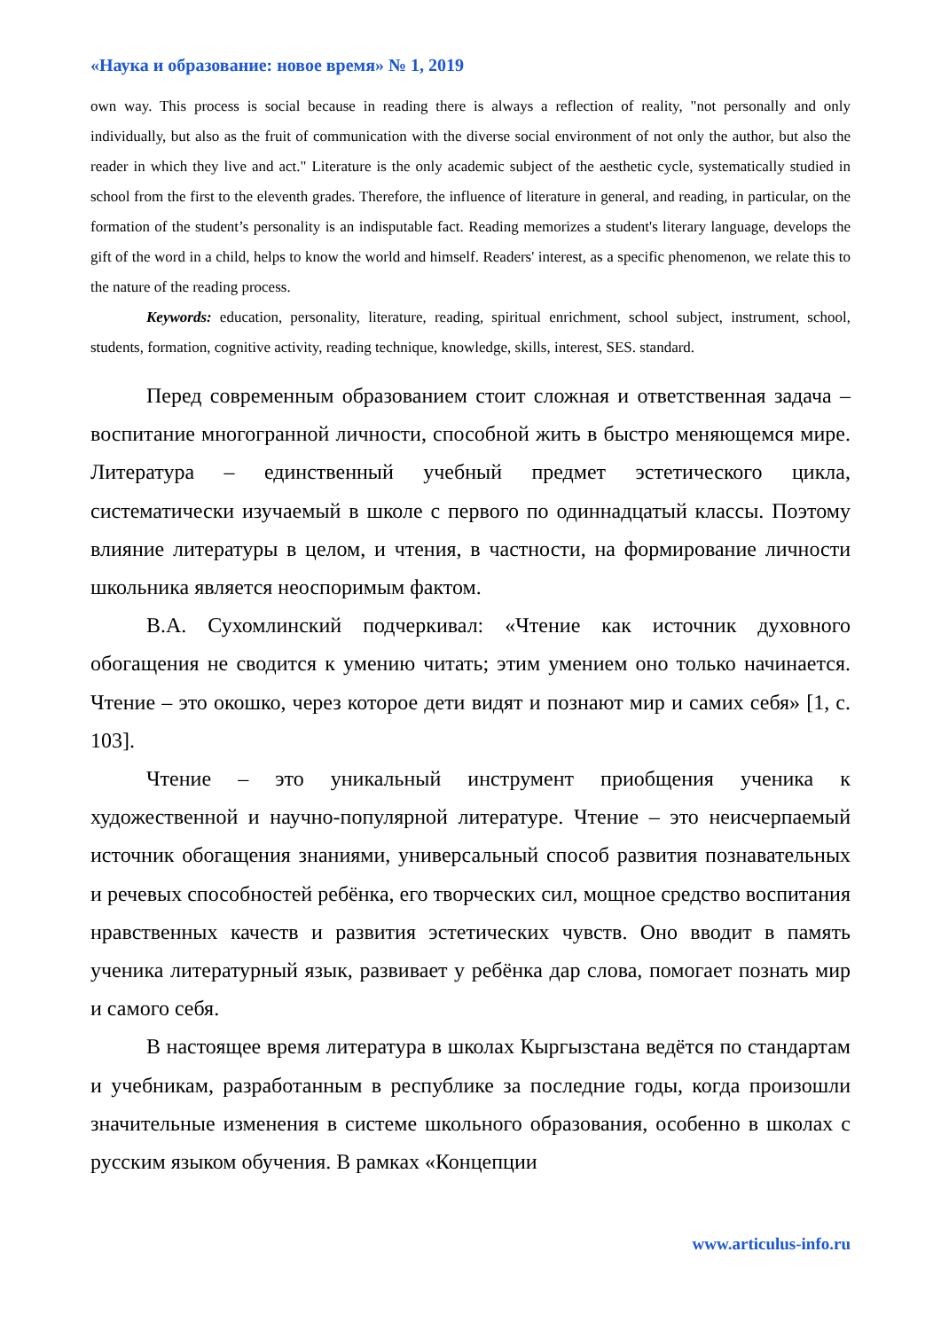«Наука и образование: новое время» № 1, 2019
own way. This process is social because in reading there is always a reflection of reality, "not personally and only individually, but also as the fruit of communication with the diverse social environment of not only the author, but also the reader in which they live and act." Literature is the only academic subject of the aesthetic cycle, systematically studied in school from the first to the eleventh grades. Therefore, the influence of literature in general, and reading, in particular, on the formation of the student’s personality is an indisputable fact. Reading memorizes a student's literary language, develops the gift of the word in a child, helps to know the world and himself. Readers' interest, as a specific phenomenon, we relate this to the nature of the reading process.
Keywords: education, personality, literature, reading, spiritual enrichment, school subject, instrument, school, students, formation, cognitive activity, reading technique, knowledge, skills, interest, SES. standard.
Перед современным образованием стоит сложная и ответственная задача – воспитание многогранной личности, способной жить в быстро меняющемся мире. Литература – единственный учебный предмет эстетического цикла, систематически изучаемый в школе с первого по одиннадцатый классы. Поэтому влияние литературы в целом, и чтения, в частности, на формирование личности школьника является неоспоримым фактом.
В.А. Сухомлинский подчеркивал: «Чтение как источник духовного обогащения не сводится к умению читать; этим умением оно только начинается. Чтение – это окошко, через которое дети видят и познают мир и самих себя» [1, с. 103].
Чтение – это уникальный инструмент приобщения ученика к художественной и научно-популярной литературе. Чтение – это неисчерпаемый источник обогащения знаниями, универсальный способ развития познавательных и речевых способностей ребёнка, его творческих сил, мощное средство воспитания нравственных качеств и развития эстетических чувств. Оно вводит в память ученика литературный язык, развивает у ребёнка дар слова, помогает познать мир и самого себя.
В настоящее время литература в школах Кыргызстана ведётся по стандартам и учебникам, разработанным в республике за последние годы, когда произошли значительные изменения в системе школьного образования, особенно в школах с русским языком обучения. В рамках «Концепции
www.articulus-info.ru